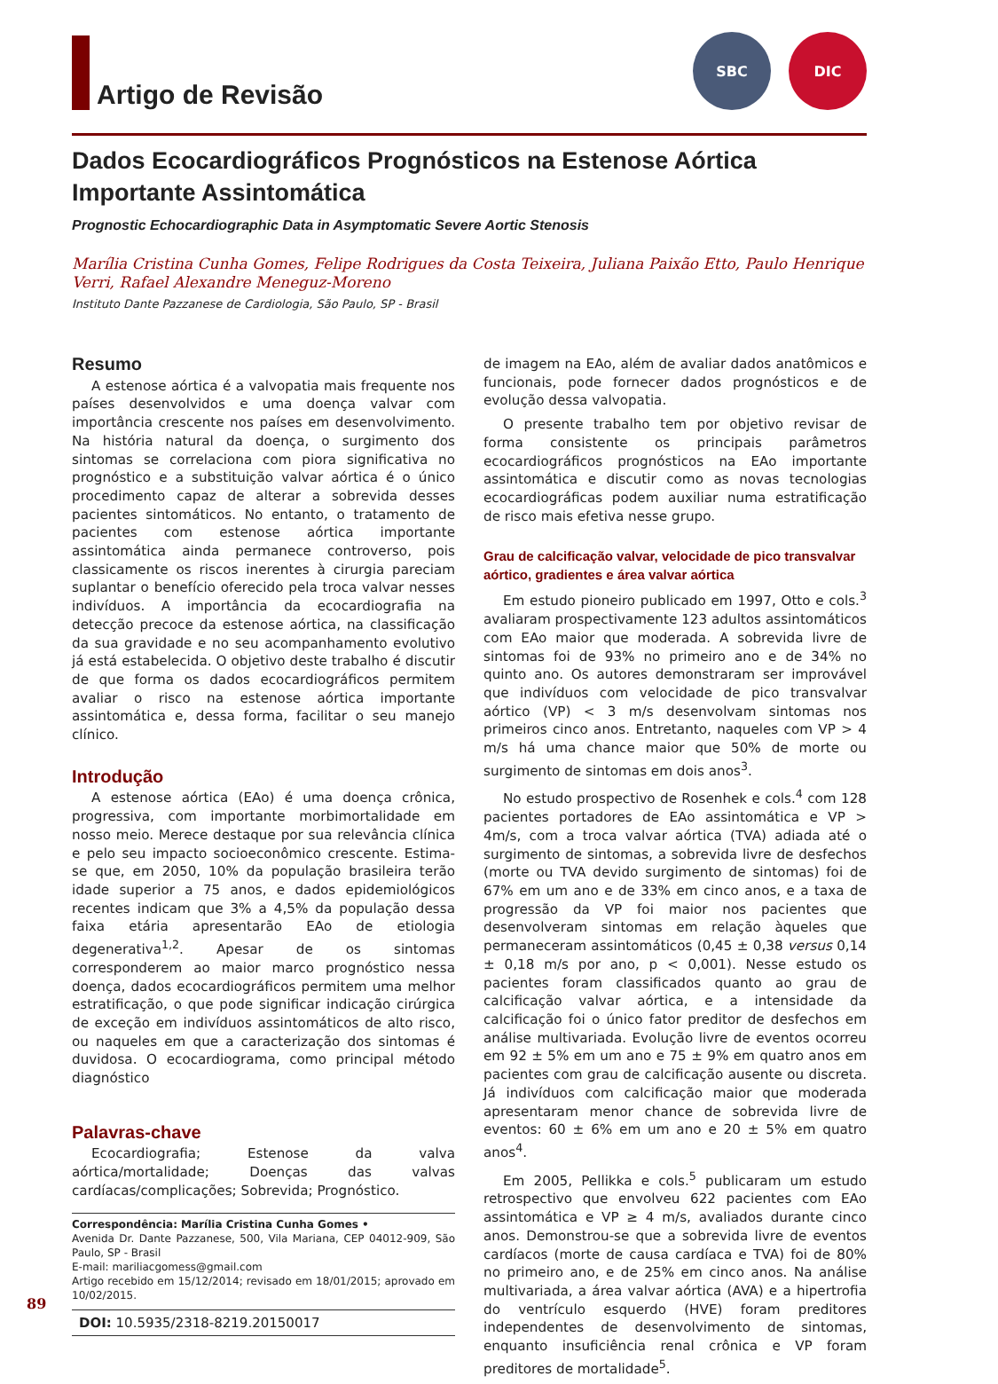Artigo de Revisão
SBC DIC
Dados Ecocardiográficos Prognósticos na Estenose Aórtica Importante Assintomática
Prognostic Echocardiographic Data in Asymptomatic Severe Aortic Stenosis
Marília Cristina Cunha Gomes, Felipe Rodrigues da Costa Teixeira, Juliana Paixão Etto, Paulo Henrique Verri, Rafael Alexandre Meneguz-Moreno
Instituto Dante Pazzanese de Cardiologia, São Paulo, SP - Brasil
Resumo
A estenose aórtica é a valvopatia mais frequente nos países desenvolvidos e uma doença valvar com importância crescente nos países em desenvolvimento. Na história natural da doença, o surgimento dos sintomas se correlaciona com piora significativa no prognóstico e a substituição valvar aórtica é o único procedimento capaz de alterar a sobrevida desses pacientes sintomáticos. No entanto, o tratamento de pacientes com estenose aórtica importante assintomática ainda permanece controverso, pois classicamente os riscos inerentes à cirurgia pareciam suplantar o benefício oferecido pela troca valvar nesses indivíduos. A importância da ecocardiografia na detecção precoce da estenose aórtica, na classificação da sua gravidade e no seu acompanhamento evolutivo já está estabelecida. O objetivo deste trabalho é discutir de que forma os dados ecocardiográficos permitem avaliar o risco na estenose aórtica importante assintomática e, dessa forma, facilitar o seu manejo clínico.
Introdução
A estenose aórtica (EAo) é uma doença crônica, progressiva, com importante morbimortalidade em nosso meio. Merece destaque por sua relevância clínica e pelo seu impacto socioeconômico crescente. Estima-se que, em 2050, 10% da população brasileira terão idade superior a 75 anos, e dados epidemiológicos recentes indicam que 3% a 4,5% da população dessa faixa etária apresentarão EAo de etiologia degenerativa<sup>1,2</sup>. Apesar de os sintomas corresponderem ao maior marco prognóstico nessa doença, dados ecocardiográficos permitem uma melhor estratificação, o que pode significar indicação cirúrgica de exceção em indivíduos assintomáticos de alto risco, ou naqueles em que a caracterização dos sintomas é duvidosa. O ecocardiograma, como principal método diagnóstico
Palavras-chave
Ecocardiografia; Estenose da valva aórtica/mortalidade; Doenças das valvas cardíacas/complicações; Sobrevida; Prognóstico.
Correspondência: Marília Cristina Cunha Gomes •
Avenida Dr. Dante Pazzanese, 500, Vila Mariana, CEP 04012-909, São Paulo, SP - Brasil
E-mail: mariliacgomess@gmail.com
Artigo recebido em 15/12/2014; revisado em 18/01/2015; aprovado em 10/02/2015.
DOI: 10.5935/2318-8219.20150017
de imagem na EAo, além de avaliar dados anatômicos e funcionais, pode fornecer dados prognósticos e de evolução dessa valvopatia.
O presente trabalho tem por objetivo revisar de forma consistente os principais parâmetros ecocardiográficos prognósticos na EAo importante assintomática e discutir como as novas tecnologias ecocardiográficas podem auxiliar numa estratificação de risco mais efetiva nesse grupo.
Grau de calcificação valvar, velocidade de pico transvalvar aórtico, gradientes e área valvar aórtica
Em estudo pioneiro publicado em 1997, Otto e cols.<sup>3</sup> avaliaram prospectivamente 123 adultos assintomáticos com EAo maior que moderada. A sobrevida livre de sintomas foi de 93% no primeiro ano e de 34% no quinto ano. Os autores demonstraram ser improvável que indivíduos com velocidade de pico transvalvar aórtico (VP) < 3 m/s desenvolvam sintomas nos primeiros cinco anos. Entretanto, naqueles com VP > 4 m/s há uma chance maior que 50% de morte ou surgimento de sintomas em dois anos<sup>3</sup>.
No estudo prospectivo de Rosenhek e cols.<sup>4</sup> com 128 pacientes portadores de EAo assintomática e VP > 4m/s, com a troca valvar aórtica (TVA) adiada até o surgimento de sintomas, a sobrevida livre de desfechos (morte ou TVA devido surgimento de sintomas) foi de 67% em um ano e de 33% em cinco anos, e a taxa de progressão da VP foi maior nos pacientes que desenvolveram sintomas em relação àqueles que permaneceram assintomáticos (0,45 ± 0,38 versus 0,14 ± 0,18 m/s por ano, p < 0,001). Nesse estudo os pacientes foram classificados quanto ao grau de calcificação valvar aórtica, e a intensidade da calcificação foi o único fator preditor de desfechos em análise multivariada. Evolução livre de eventos ocorreu em 92 ± 5% em um ano e 75 ± 9% em quatro anos em pacientes com grau de calcificação ausente ou discreta. Já indivíduos com calcificação maior que moderada apresentaram menor chance de sobrevida livre de eventos: 60 ± 6% em um ano e 20 ± 5% em quatro anos<sup>4</sup>.
Em 2005, Pellikka e cols.<sup>5</sup> publicaram um estudo retrospectivo que envolveu 622 pacientes com EAo assintomática e VP ≥ 4 m/s, avaliados durante cinco anos. Demonstrou-se que a sobrevida livre de eventos cardíacos (morte de causa cardíaca e TVA) foi de 80% no primeiro ano, e de 25% em cinco anos. Na análise multivariada, a área valvar aórtica (AVA) e a hipertrofia do ventrículo esquerdo (HVE) foram preditores independentes de desenvolvimento de sintomas, enquanto insuficiência renal crônica e VP foram preditores de mortalidade<sup>5</sup>.
89